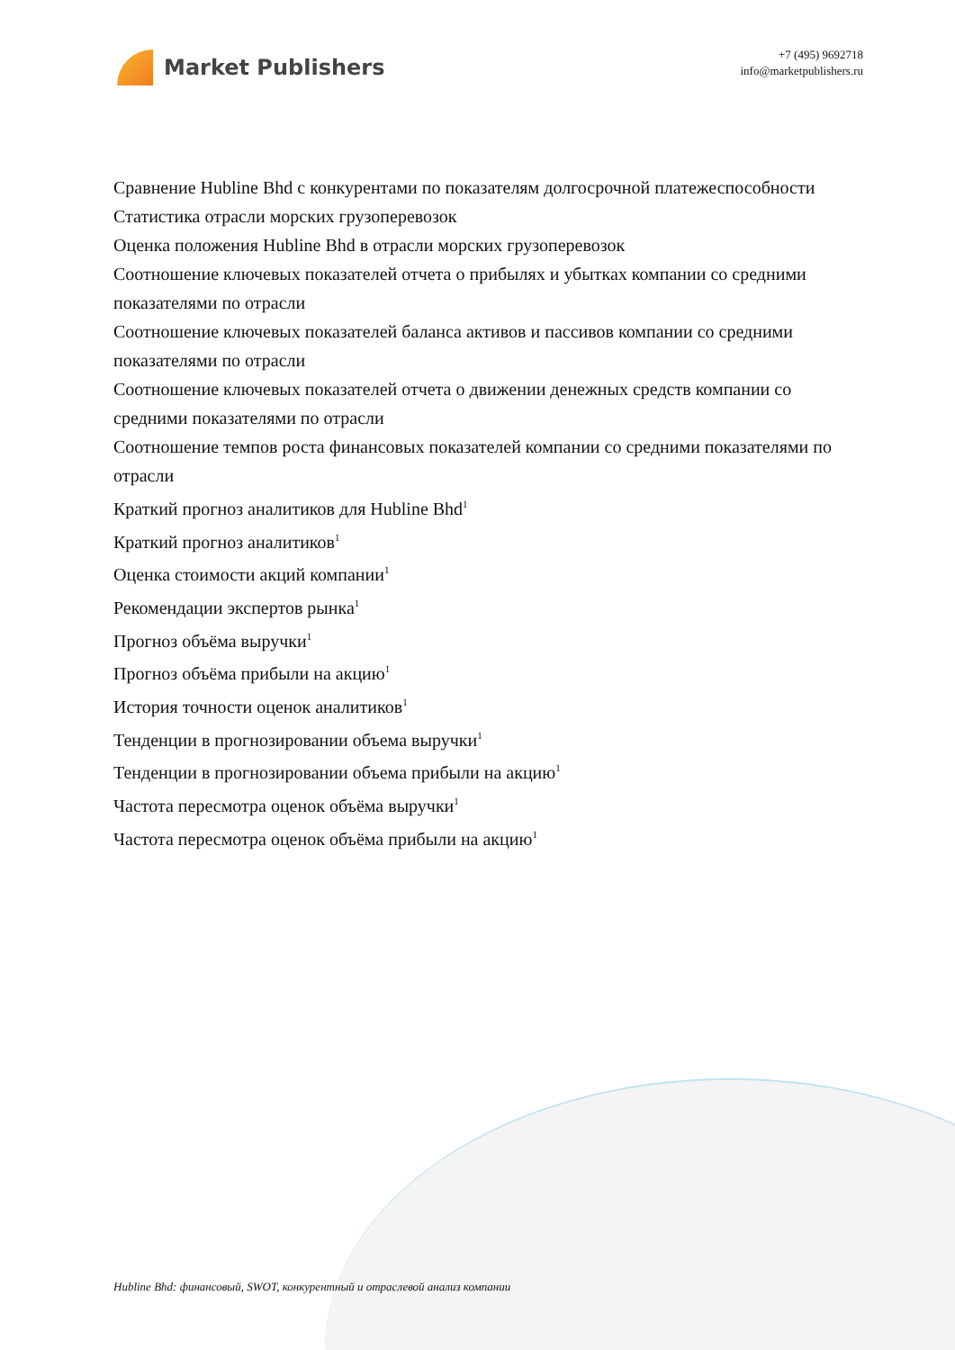Market Publishers
+7 (495) 9692718
info@marketpublishers.ru
Сравнение Hubline Bhd с конкурентами по показателям долгосрочной платежеспособности
Статистика отрасли морских грузоперевозок
Оценка положения Hubline Bhd в отрасли морских грузоперевозок
Соотношение ключевых показателей отчета о прибылях и убытках компании со средними показателями по отрасли
Соотношение ключевых показателей баланса активов и пассивов компании со средними показателями по отрасли
Соотношение ключевых показателей отчета о движении денежных средств компании со средними показателями по отрасли
Соотношение темпов роста финансовых показателей компании со средними показателями по отрасли
Краткий прогноз аналитиков для Hubline Bhd<sup>1</sup>
Краткий прогноз аналитиков<sup>1</sup>
Оценка стоимости акций компании<sup>1</sup>
Рекомендации экспертов рынка<sup>1</sup>
Прогноз объёма выручки<sup>1</sup>
Прогноз объёма прибыли на акцию<sup>1</sup>
История точности оценок аналитиков<sup>1</sup>
Тенденции в прогнозировании объема выручки<sup>1</sup>
Тенденции в прогнозировании объема прибыли на акцию<sup>1</sup>
Частота пересмотра оценок объёма выручки<sup>1</sup>
Частота пересмотра оценок объёма прибыли на акцию<sup>1</sup>
Hubline Bhd: финансовый, SWOT, конкурентный и отраслевой анализ компании